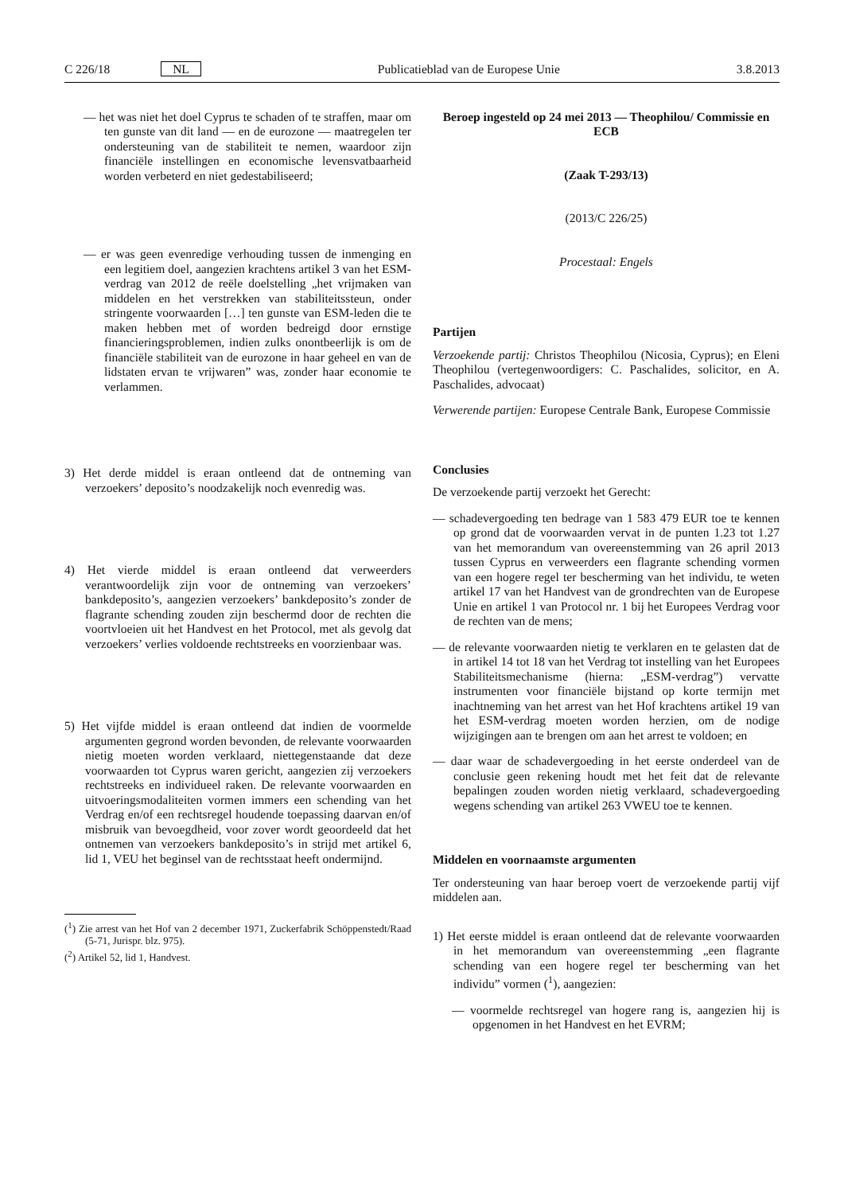C 226/18 NL Publicatieblad van de Europese Unie 3.8.2013
— het was niet het doel Cyprus te schaden of te straffen, maar om ten gunste van dit land — en de eurozone — maatregelen ter ondersteuning van de stabiliteit te nemen, waardoor zijn financiële instellingen en economische levensvatbaarheid worden verbeterd en niet gedestabiliseerd;
— er was geen evenredige verhouding tussen de inmenging en een legitiem doel, aangezien krachtens artikel 3 van het ESM-verdrag van 2012 de reële doelstelling „het vrijmaken van middelen en het verstrekken van stabiliteitssteun, onder stringente voorwaarden […] ten gunste van ESM-leden die te maken hebben met of worden bedreigd door ernstige financieringsproblemen, indien zulks onontbeerlijk is om de financiële stabiliteit van de eurozone in haar geheel en van de lidstaten ervan te vrijwaren” was, zonder haar economie te verlammen.
3) Het derde middel is eraan ontleend dat de ontneming van verzoekers’ deposito’s noodzakelijk noch evenredig was.
4) Het vierde middel is eraan ontleend dat verweerders verantwoordelijk zijn voor de ontneming van verzoekers’ bankdeposito’s, aangezien verzoekers’ bankdeposito’s zonder de flagrante schending zouden zijn beschermd door de rechten die voortvloeien uit het Handvest en het Protocol, met als gevolg dat verzoekers’ verlies voldoende rechtstreeks en voorzienbaar was.
5) Het vijfde middel is eraan ontleend dat indien de voormelde argumenten gegrond worden bevonden, de relevante voorwaarden nietig moeten worden verklaard, niettegenstaande dat deze voorwaarden tot Cyprus waren gericht, aangezien zij verzoekers rechtstreeks en individueel raken. De relevante voorwaarden en uitvoeringsmodaliteiten vormen immers een schending van het Verdrag en/of een rechtsregel houdende toepassing daarvan en/of misbruik van bevoegdheid, voor zover wordt geoordeeld dat het ontnemen van verzoekers bankdeposito’s in strijd met artikel 6, lid 1, VEU het beginsel van de rechtsstaat heeft ondermijnd.
(<sup>1</sup>) Zie arrest van het Hof van 2 december 1971, Zuckerfabrik Schöppenstedt/Raad (5-71, Jurispr. blz. 975).
(<sup>2</sup>) Artikel 52, lid 1, Handvest.
Beroep ingesteld op 24 mei 2013 — Theophilou/ Commissie en ECB
(Zaak T-293/13)
(2013/C 226/25)
Procestaal: Engels
Partijen
Verzoekende partij: Christos Theophilou (Nicosia, Cyprus); en Eleni Theophilou (vertegenwoordigers: C. Paschalides, solicitor, en A. Paschalides, advocaat)
Verwerende partijen: Europese Centrale Bank, Europese Commissie
Conclusies
De verzoekende partij verzoekt het Gerecht:
— schadevergoeding ten bedrage van 1 583 479 EUR toe te kennen op grond dat de voorwaarden vervat in de punten 1.23 tot 1.27 van het memorandum van overeenstemming van 26 april 2013 tussen Cyprus en verweerders een flagrante schending vormen van een hogere regel ter bescherming van het individu, te weten artikel 17 van het Handvest van de grondrechten van de Europese Unie en artikel 1 van Protocol nr. 1 bij het Europees Verdrag voor de rechten van de mens;
— de relevante voorwaarden nietig te verklaren en te gelasten dat de in artikel 14 tot 18 van het Verdrag tot instelling van het Europees Stabiliteitsmechanisme (hierna: „ESM-verdrag”) vervatte instrumenten voor financiële bijstand op korte termijn met inachtneming van het arrest van het Hof krachtens artikel 19 van het ESM-verdrag moeten worden herzien, om de nodige wijzigingen aan te brengen om aan het arrest te voldoen; en
— daar waar de schadevergoeding in het eerste onderdeel van de conclusie geen rekening houdt met het feit dat de relevante bepalingen zouden worden nietig verklaard, schadevergoeding wegens schending van artikel 263 VWEU toe te kennen.
Middelen en voornaamste argumenten
Ter ondersteuning van haar beroep voert de verzoekende partij vijf middelen aan.
1) Het eerste middel is eraan ontleend dat de relevante voorwaarden in het memorandum van overeenstemming „een flagrante schending van een hogere regel ter bescherming van het individu” vormen (<sup>1</sup>), aangezien:
— voormelde rechtsregel van hogere rang is, aangezien hij is opgenomen in het Handvest en het EVRM;